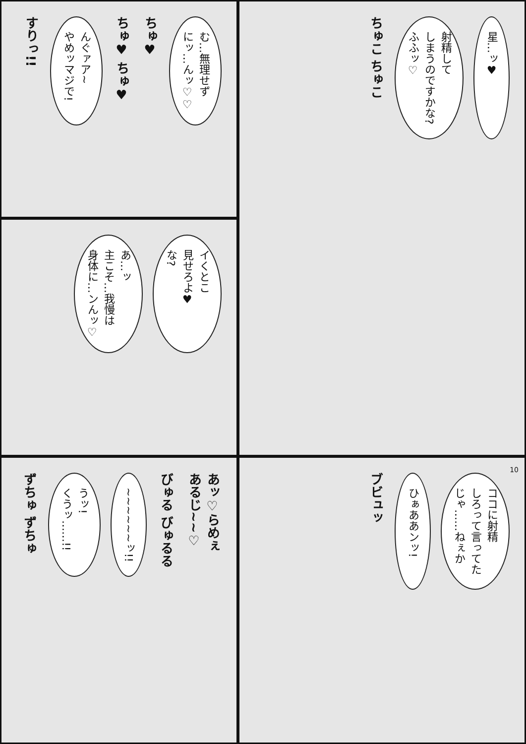む…無理せず
にッ…んッ♡♡
ちゅ♥
ちゅ♥ ちゅ♥
んぐァア~
やめッマジで!
すりっ!!
星…ッ♥
射精して
しまうのですかな?
ふふッ♡
ちゅこ ちゅこ
イくとこ
見せろよ♥
な?
あ…ッ
主こそ…我慢は
身体に…ンんッ♡
あッ♡らめぇ
あるじ~~♡
びゅる びゅるる
~~~~~~ッ!!
うッ!
くうッ……!!
ずちゅ ずちゅ
10
ココに射精
しろって言ってた
じゃ……ねぇか
ひぁああンッ!
ブビュッ